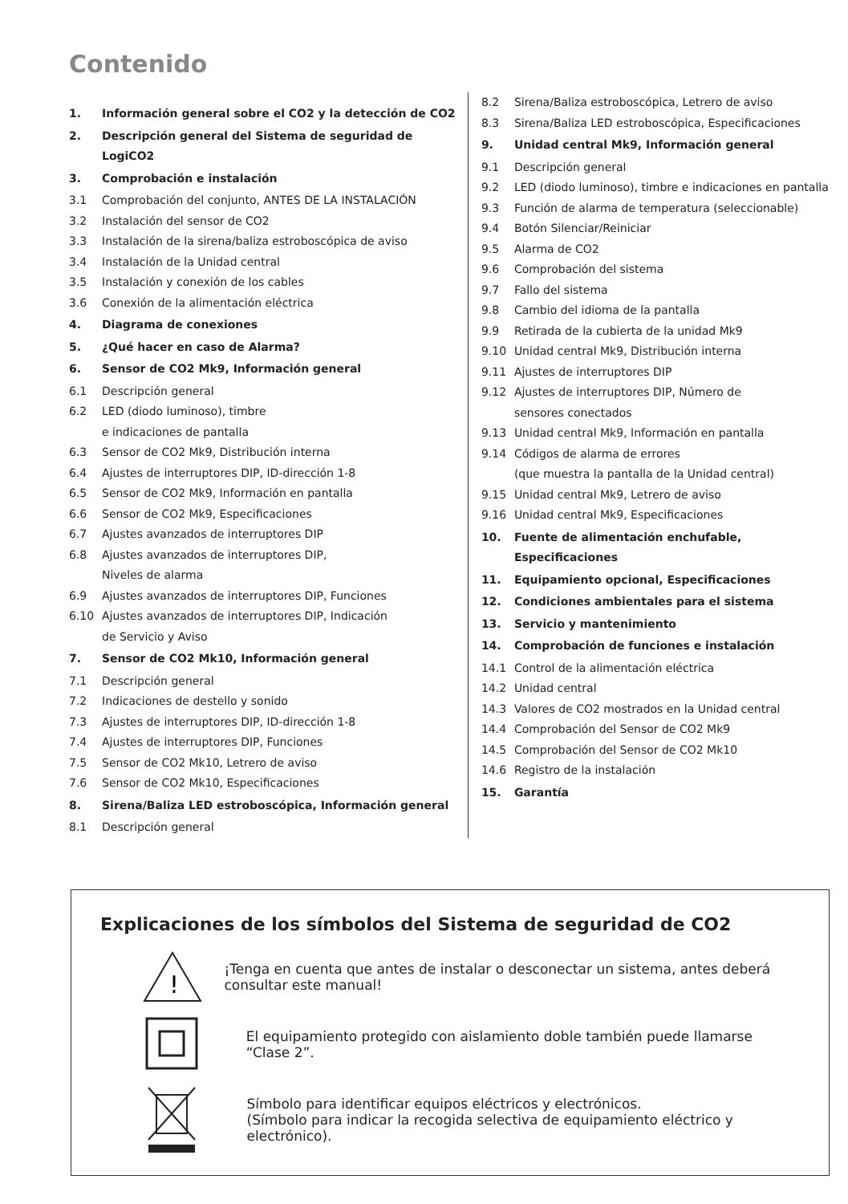Contenido
1. Información general sobre el CO2 y la detección de CO2
2. Descripción general del Sistema de seguridad de LogiCO2
3. Comprobación e instalación
3.1 Comprobación del conjunto, ANTES DE LA INSTALACIÓN
3.2 Instalación del sensor de CO2
3.3 Instalación de la sirena/baliza estroboscópica de aviso
3.4 Instalación de la Unidad central
3.5 Instalación y conexión de los cables
3.6 Conexión de la alimentación eléctrica
4. Diagrama de conexiones
5. ¿Qué hacer en caso de Alarma?
6. Sensor de CO2 Mk9, Información general
6.1 Descripción general
6.2 LED (diodo luminoso), timbre
e indicaciones de pantalla
6.3 Sensor de CO2 Mk9, Distribución interna
6.4 Ajustes de interruptores DIP, ID-dirección 1-8
6.5 Sensor de CO2 Mk9, Información en pantalla
6.6 Sensor de CO2 Mk9, Especificaciones
6.7 Ajustes avanzados de interruptores DIP
6.8 Ajustes avanzados de interruptores DIP,
Niveles de alarma
6.9 Ajustes avanzados de interruptores DIP, Funciones
6.10 Ajustes avanzados de interruptores DIP, Indicación
de Servicio y Aviso
7. Sensor de CO2 Mk10, Información general
7.1 Descripción general
7.2 Indicaciones de destello y sonido
7.3 Ajustes de interruptores DIP, ID-dirección 1-8
7.4 Ajustes de interruptores DIP, Funciones
7.5 Sensor de CO2 Mk10, Letrero de aviso
7.6 Sensor de CO2 Mk10, Especificaciones
8. Sirena/Baliza LED estroboscópica, Información general
8.1 Descripción general
8.2 Sirena/Baliza estroboscópica, Letrero de aviso
8.3 Sirena/Baliza LED estroboscópica, Especificaciones
9. Unidad central Mk9, Información general
9.1 Descripción general
9.2 LED (diodo luminoso), timbre e indicaciones en pantalla
9.3 Función de alarma de temperatura (seleccionable)
9.4 Botón Silenciar/Reiniciar
9.5 Alarma de CO2
9.6 Comprobación del sistema
9.7 Fallo del sistema
9.8 Cambio del idioma de la pantalla
9.9 Retirada de la cubierta de la unidad Mk9
9.10 Unidad central Mk9, Distribución interna
9.11 Ajustes de interruptores DIP
9.12 Ajustes de interruptores DIP, Número de
sensores conectados
9.13 Unidad central Mk9, Información en pantalla
9.14 Códigos de alarma de errores
(que muestra la pantalla de la Unidad central)
9.15 Unidad central Mk9, Letrero de aviso
9.16 Unidad central Mk9, Especificaciones
10. Fuente de alimentación enchufable, Especificaciones
11. Equipamiento opcional, Especificaciones
12. Condiciones ambientales para el sistema
13. Servicio y mantenimiento
14. Comprobación de funciones e instalación
14.1 Control de la alimentación eléctrica
14.2 Unidad central
14.3 Valores de CO2 mostrados en la Unidad central
14.4 Comprobación del Sensor de CO2 Mk9
14.5 Comprobación del Sensor de CO2 Mk10
14.6 Registro de la instalación
15. Garantía
Explicaciones de los símbolos del Sistema de seguridad de CO2
!
¡Tenga en cuenta que antes de instalar o desconectar un sistema, antes deberá consultar este manual!
El equipamiento protegido con aislamiento doble también puede llamarse “Clase 2”.
Símbolo para identificar equipos eléctricos y electrónicos.
(Símbolo para indicar la recogida selectiva de equipamiento eléctrico y electrónico).